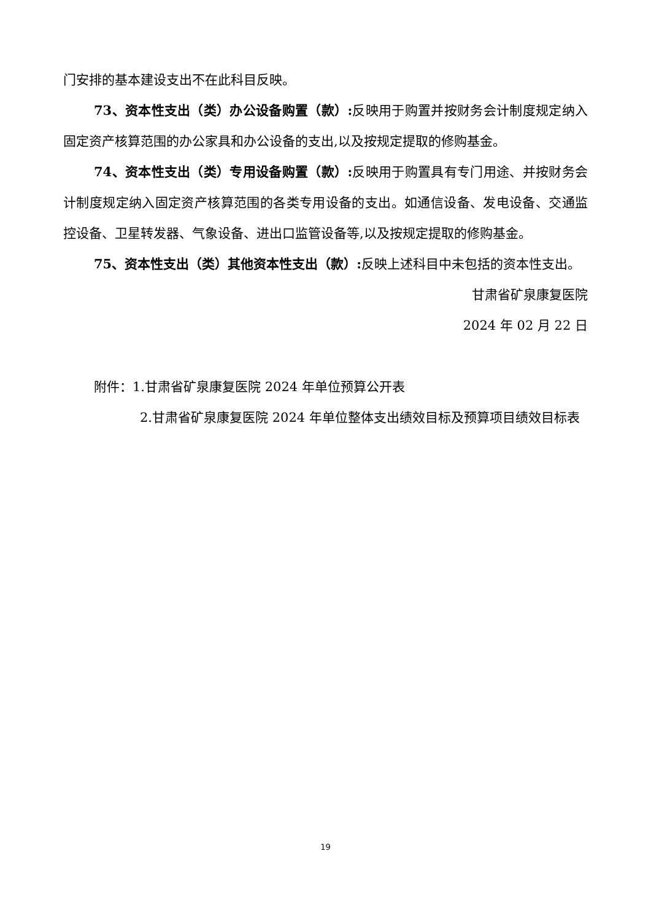门安排的基本建设支出不在此科目反映。
73、资本性支出（类）办公设备购置（款）: 反映用于购置并按财务会计制度规定纳入固定资产核算范围的办公家具和办公设备的支出,以及按规定提取的修购基金。
74、资本性支出（类）专用设备购置（款）: 反映用于购置具有专门用途、并按财务会计制度规定纳入固定资产核算范围的各类专用设备的支出。如通信设备、发电设备、交通监控设备、卫星转发器、气象设备、进出口监管设备等,以及按规定提取的修购基金。
75、资本性支出（类）其他资本性支出（款）: 反映上述科目中未包括的资本性支出。
甘肃省矿泉康复医院
2024 年 02 月 22 日
附件：1.甘肃省矿泉康复医院 2024 年单位预算公开表
2.甘肃省矿泉康复医院 2024 年单位整体支出绩效目标及预算项目绩效目标表
19